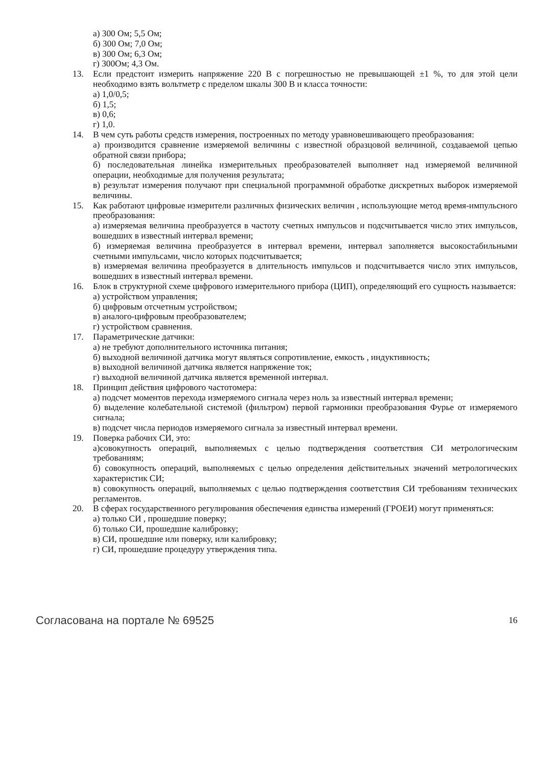а) 300 Ом; 5,5 Ом;
б) 300 Ом; 7,0 Ом;
в) 300 Ом; 6,3 Ом;
г) 300Ом; 4,3 Ом.
13. Если предстоит измерить напряжение 220 В с погрешностью не превышающей ±1 %, то для этой цели необходимо взять вольтметр с пределом шкалы 300 В и класса точности:
а) 1,0/0,5;
б) 1,5;
в) 0,6;
г) 1,0.
14. В чем суть работы средств измерения, построенных по методу уравновешивающего преобразования:
а) производится сравнение измеряемой величины с известной образцовой величиной, создаваемой цепью обратной связи прибора;
б) последовательная линейка измерительных преобразователей выполняет над измеряемой величиной операции, необходимые для получения результата;
в) результат измерения получают при специальной программной обработке дискретных выборок измеряемой величины.
15. Как работают цифровые измерители различных физических величин , использующие метод время-импульсного преобразования:
а) измеряемая величина преобразуется в частоту счетных импульсов и подсчитывается число этих импульсов, вошедших в известный интервал времени;
б) измеряемая величина преобразуется в интервал времени, интервал заполняется высокостабильными счетными импульсами, число которых подсчитывается;
в) измеряемая величина преобразуется в длительность импульсов и подсчитывается число этих импульсов, вошедших в известный интервал времени.
16. Блок в структурной схеме цифрового измерительного прибора (ЦИП), определяющий его сущность называется:
а) устройством управления;
б) цифровым отсчетным устройством;
в) аналого-цифровым преобразователем;
г) устройством сравнения.
17. Параметрические датчики:
а) не требуют дополнительного источника питания;
б) выходной величиной датчика могут являться сопротивление, емкость , индуктивность;
в) выходной величиной датчика является напряжение ток;
г) выходной величиной датчика является временной интервал.
18. Принцип действия цифрового частотомера:
а) подсчет моментов перехода измеряемого сигнала через ноль за известный интервал времени;
б) выделение колебательной системой (фильтром) первой гармоники преобразования Фурье от измеряемого сигнала;
в) подсчет числа периодов измеряемого сигнала за известный интервал времени.
19. Поверка рабочих СИ, это:
а)совокупность операций, выполняемых с целью подтверждения соответствия СИ метрологическим требованиям;
б) совокупность операций, выполняемых с целью определения действительных значений метрологических характеристик СИ;
в) совокупность операций, выполняемых с целью подтверждения соответствия СИ требованиям технических регламентов.
20. В сферах государственного регулирования обеспечения единства измерений (ГРОЕИ) могут применяться:
а) только СИ , прошедшие поверку;
б) только СИ, прошедшие калибровку;
в) СИ, прошедшие или поверку, или калибровку;
г) СИ, прошедшие процедуру утверждения типа.
Согласована на портале № 69525 16